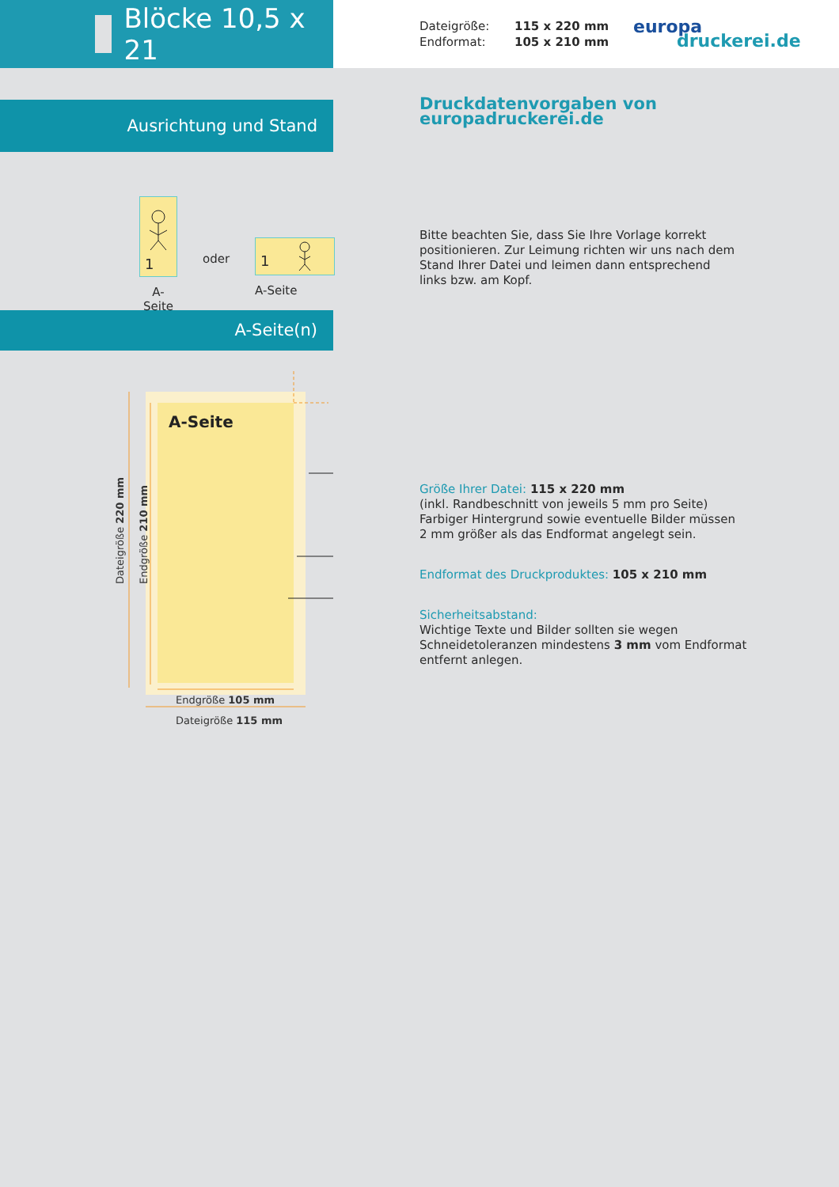Blöcke 10,5 x 21
Dateigröße:
115 x 220 mm
Endformat:
105 x 210 mm
europa
druckerei.de
Ausrichtung und Stand
1
A-Seite
oder
1
A-Seite
A-Seite(n)
A-Seite
Dateigröße 220 mm
Endgröße 210 mm
Endgröße 105 mm
Dateigröße 115 mm
Druckdatenvorgaben von europadruckerei.de
Bitte beachten Sie, dass Sie Ihre Vorlage korrekt
positionieren. Zur Leimung richten wir uns nach dem
Stand Ihrer Datei und leimen dann entsprechend
links bzw. am Kopf.
Größe Ihrer Datei: 115 x 220 mm
(inkl. Randbeschnitt von jeweils 5 mm pro Seite)
Farbiger Hintergrund sowie eventuelle Bilder müssen
2 mm größer als das Endformat angelegt sein.
Endformat des Druckproduktes: 105 x 210 mm
Sicherheitsabstand:
Wichtige Texte und Bilder sollten sie wegen
Schneidetoleranzen mindestens 3 mm vom Endformat
entfernt anlegen.